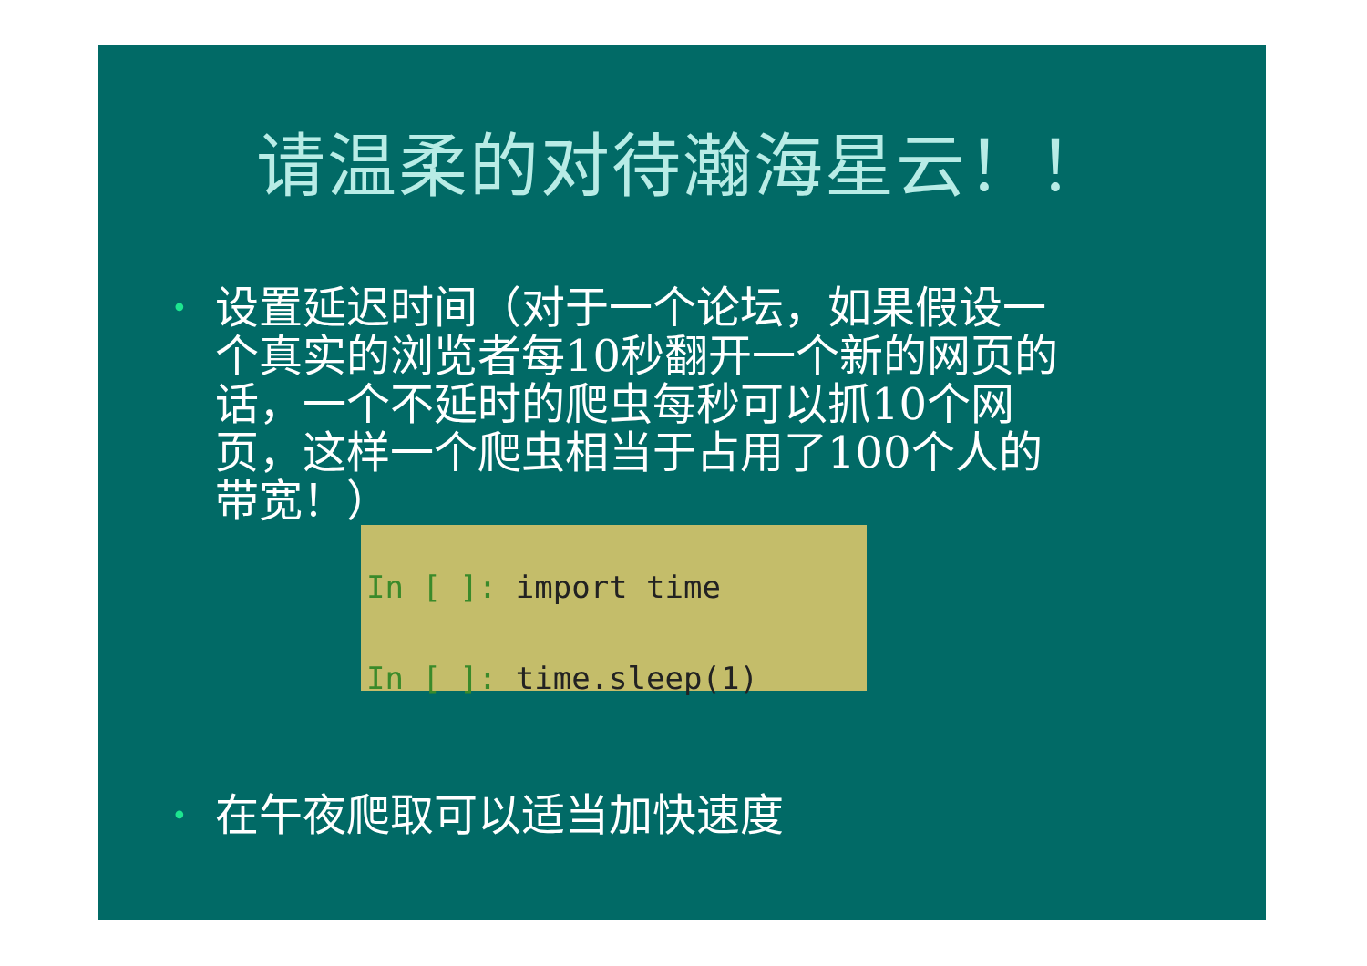请温柔的对待瀚海星云！！
• 设置延迟时间（对于一个论坛，如果假设一个真实的浏览者每10秒翻开一个新的网页的话，一个不延时的爬虫每秒可以抓10个网页，这样一个爬虫相当于占用了100个人的带宽！）
In [ ]: import time
In [ ]: time.sleep(1)
• 在午夜爬取可以适当加快速度